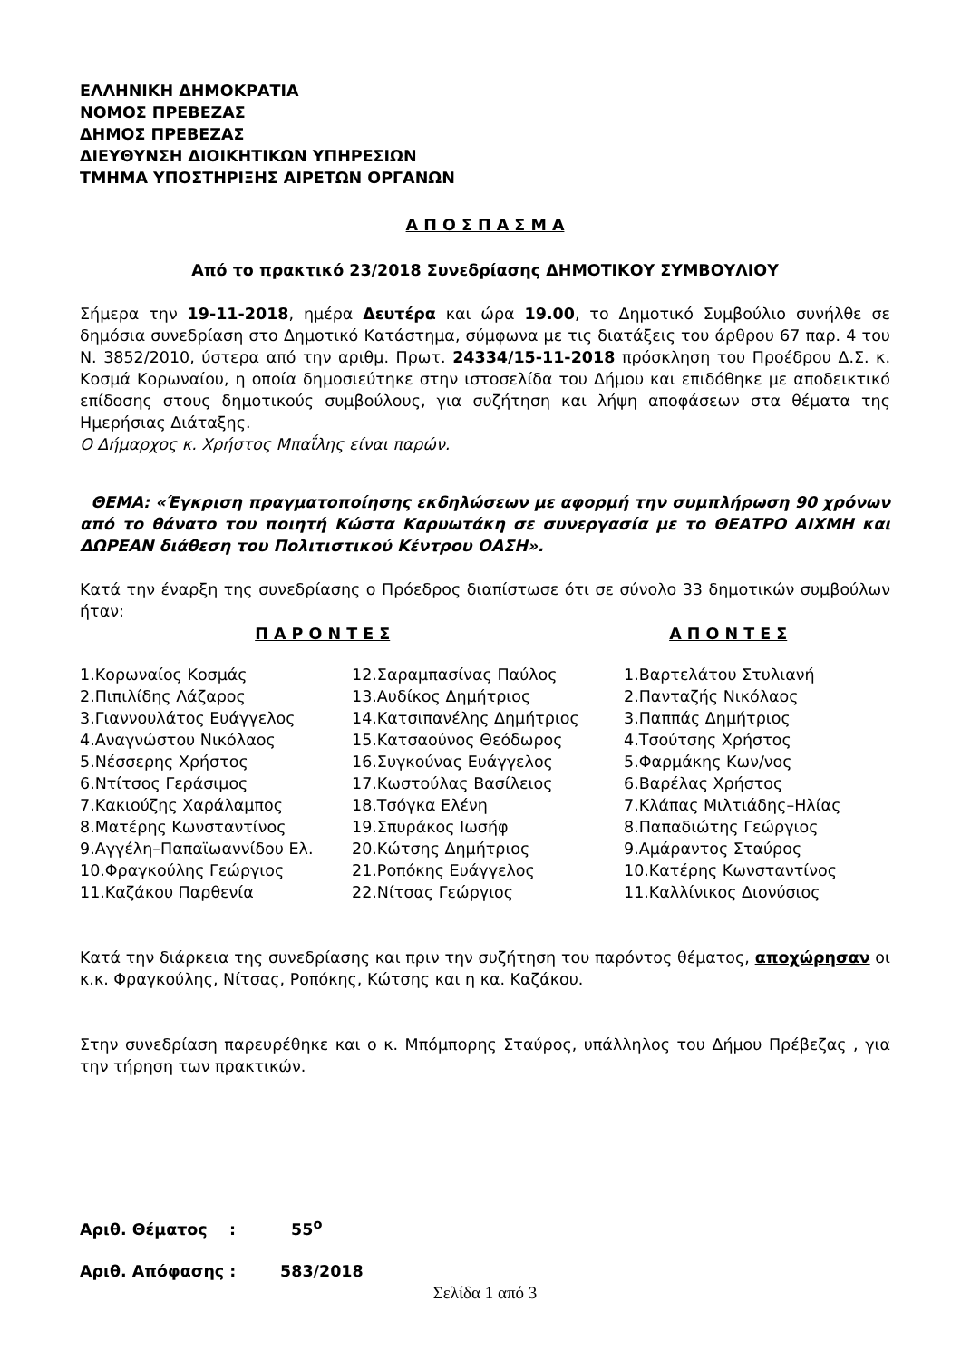ΕΛΛΗΝΙΚΗ ΔΗΜΟΚΡΑΤΙΑ
ΝΟΜΟΣ ΠΡΕΒΕΖΑΣ
ΔΗΜΟΣ ΠΡΕΒΕΖΑΣ
ΔΙΕΥΘΥΝΣΗ ΔΙΟΙΚΗΤΙΚΩΝ ΥΠΗΡΕΣΙΩΝ
ΤΜΗΜΑ ΥΠΟΣΤΗΡΙΞΗΣ ΑΙΡΕΤΩΝ ΟΡΓΑΝΩΝ
Α Π Ο Σ Π Α Σ Μ Α
Από το πρακτικό 23/2018 Συνεδρίασης ΔΗΜΟΤΙΚΟΥ ΣΥΜΒΟΥΛΙΟΥ
Σήμερα την 19-11-2018, ημέρα Δευτέρα και ώρα 19.00, το Δημοτικό Συμβούλιο συνήλθε σε δημόσια συνεδρίαση στο Δημοτικό Κατάστημα, σύμφωνα με τις διατάξεις του άρθρου 67 παρ. 4 του Ν. 3852/2010, ύστερα από την αριθμ. Πρωτ. 24334/15-11-2018 πρόσκληση του Προέδρου Δ.Σ. κ. Κοσμά Κορωναίου, η οποία δημοσιεύτηκε στην ιστοσελίδα του Δήμου και επιδόθηκε με αποδεικτικό επίδοσης στους δημοτικούς συμβούλους, για συζήτηση και λήψη αποφάσεων στα θέματα της Ημερήσιας Διάταξης.
Ο Δήμαρχος κ. Χρήστος Μπαΐλης είναι παρών.
ΘΕΜΑ: «Έγκριση πραγματοποίησης εκδηλώσεων με αφορμή την συμπλήρωση 90 χρόνων από το θάνατο του ποιητή Κώστα Καρυωτάκη σε συνεργασία με το ΘΕΑΤΡΟ ΑΙΧΜΗ και ΔΩΡΕΑΝ διάθεση του Πολιτιστικού Κέντρου ΟΑΣΗ».
Κατά την έναρξη της συνεδρίασης ο Πρόεδρος διαπίστωσε ότι σε σύνολο 33 δημοτικών συμβούλων ήταν:
| Π Α Ρ Ο Ν Τ Ε Σ | Α Π Ο Ν Τ Ε Σ |
| --- | --- |
| 1.Κορωναίος Κοσμάς | 12.Σαραμπασίνας Παύλος | 1.Βαρτελάτου Στυλιανή |
| 2.Πιπιλίδης Λάζαρος | 13.Αυδίκος Δημήτριος | 2.Πανταζής Νικόλαος |
| 3.Γιαννουλάτος Ευάγγελος | 14.Κατσιπανέλης Δημήτριος | 3.Παππάς Δημήτριος |
| 4.Αναγνώστου Νικόλαος | 15.Κατσαούνος Θεόδωρος | 4.Τσούτσης Χρήστος |
| 5.Νέσσερης Χρήστος | 16.Συγκούνας Ευάγγελος | 5.Φαρμάκης Κων/νος |
| 6.Ντίτσος Γεράσιμος | 17.Κωστούλας Βασίλειος | 6.Βαρέλας Χρήστος |
| 7.Κακιούζης Χαράλαμπος | 18.Τσόγκα Ελένη | 7.Κλάπας Μιλτιάδης–Ηλίας |
| 8.Ματέρης Κωνσταντίνος | 19.Σπυράκος Ιωσήφ | 8.Παπαδιώτης Γεώργιος |
| 9.Αγγέλη–Παπαϊωαννίδου Ελ. | 20.Κώτσης Δημήτριος | 9.Αμάραντος Σταύρος |
| 10.Φραγκούλης Γεώργιος | 21.Ροπόκης Ευάγγελος | 10.Κατέρης Κωνσταντίνος |
| 11.Καζάκου Παρθενία | 22.Νίτσας Γεώργιος | 11.Καλλίνικος Διονύσιος |
Κατά την διάρκεια της συνεδρίασης και πριν την συζήτηση του παρόντος θέματος, αποχώρησαν οι κ.κ. Φραγκούλης, Νίτσας, Ροπόκης, Κώτσης και η κα. Καζάκου.
Στην συνεδρίαση παρευρέθηκε και ο κ. Μπόμπορης Σταύρος, υπάλληλος του Δήμου Πρέβεζας , για την τήρηση των πρακτικών.
Αριθ. Θέματος : 55<sup>ο</sup>
Αριθ. Απόφασης : 583/2018
Σελίδα 1 από 3